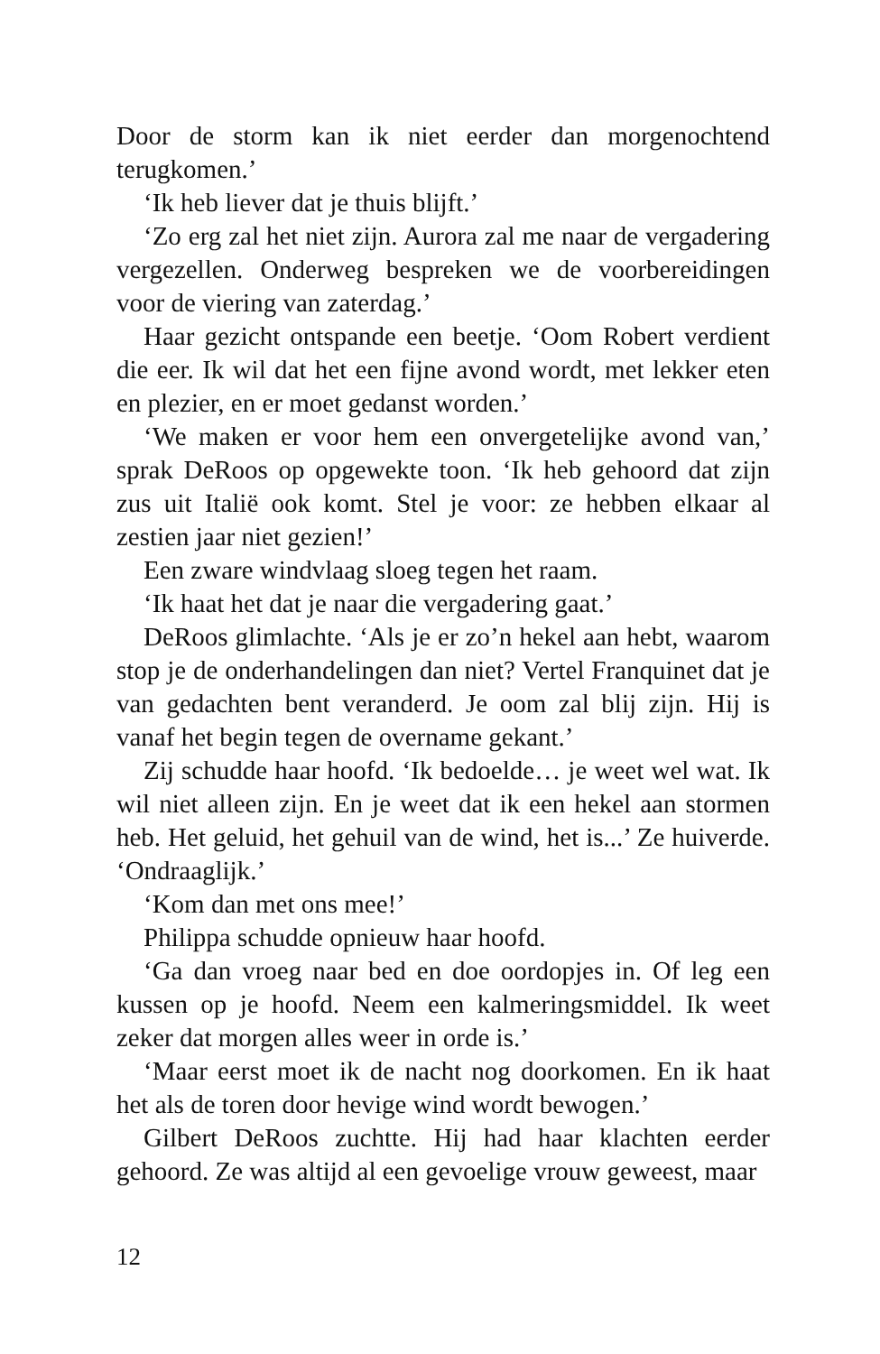Door de storm kan ik niet eerder dan morgenochtend terugkomen.’
‘Ik heb liever dat je thuis blijft.’
‘Zo erg zal het niet zijn. Aurora zal me naar de vergadering vergezellen. Onderweg bespreken we de voorbereidingen voor de viering van zaterdag.’
Haar gezicht ontspande een beetje. ‘Oom Robert verdient die eer. Ik wil dat het een fijne avond wordt, met lekker eten en plezier, en er moet gedanst worden.’
‘We maken er voor hem een onvergetelijke avond van,’ sprak DeRoos op opgewekte toon. ‘Ik heb gehoord dat zijn zus uit Italië ook komt. Stel je voor: ze hebben elkaar al zestien jaar niet gezien!’
Een zware windvlaag sloeg tegen het raam.
‘Ik haat het dat je naar die vergadering gaat.’
DeRoos glimlachte. ‘Als je er zo’n hekel aan hebt, waarom stop je de onderhandelingen dan niet? Vertel Franquinet dat je van gedachten bent veranderd. Je oom zal blij zijn. Hij is vanaf het begin tegen de overname gekant.’
Zij schudde haar hoofd. ‘Ik bedoelde… je weet wel wat. Ik wil niet alleen zijn. En je weet dat ik een hekel aan stormen heb. Het geluid, het gehuil van de wind, het is...’ Ze huiverde. ‘Ondraaglijk.’
‘Kom dan met ons mee!’
Philippa schudde opnieuw haar hoofd.
‘Ga dan vroeg naar bed en doe oordopjes in. Of leg een kussen op je hoofd. Neem een kalmeringsmiddel. Ik weet zeker dat morgen alles weer in orde is.’
‘Maar eerst moet ik de nacht nog doorkomen. En ik haat het als de toren door hevige wind wordt bewogen.’
Gilbert DeRoos zuchtte. Hij had haar klachten eerder gehoord. Ze was altijd al een gevoelige vrouw geweest, maar
12